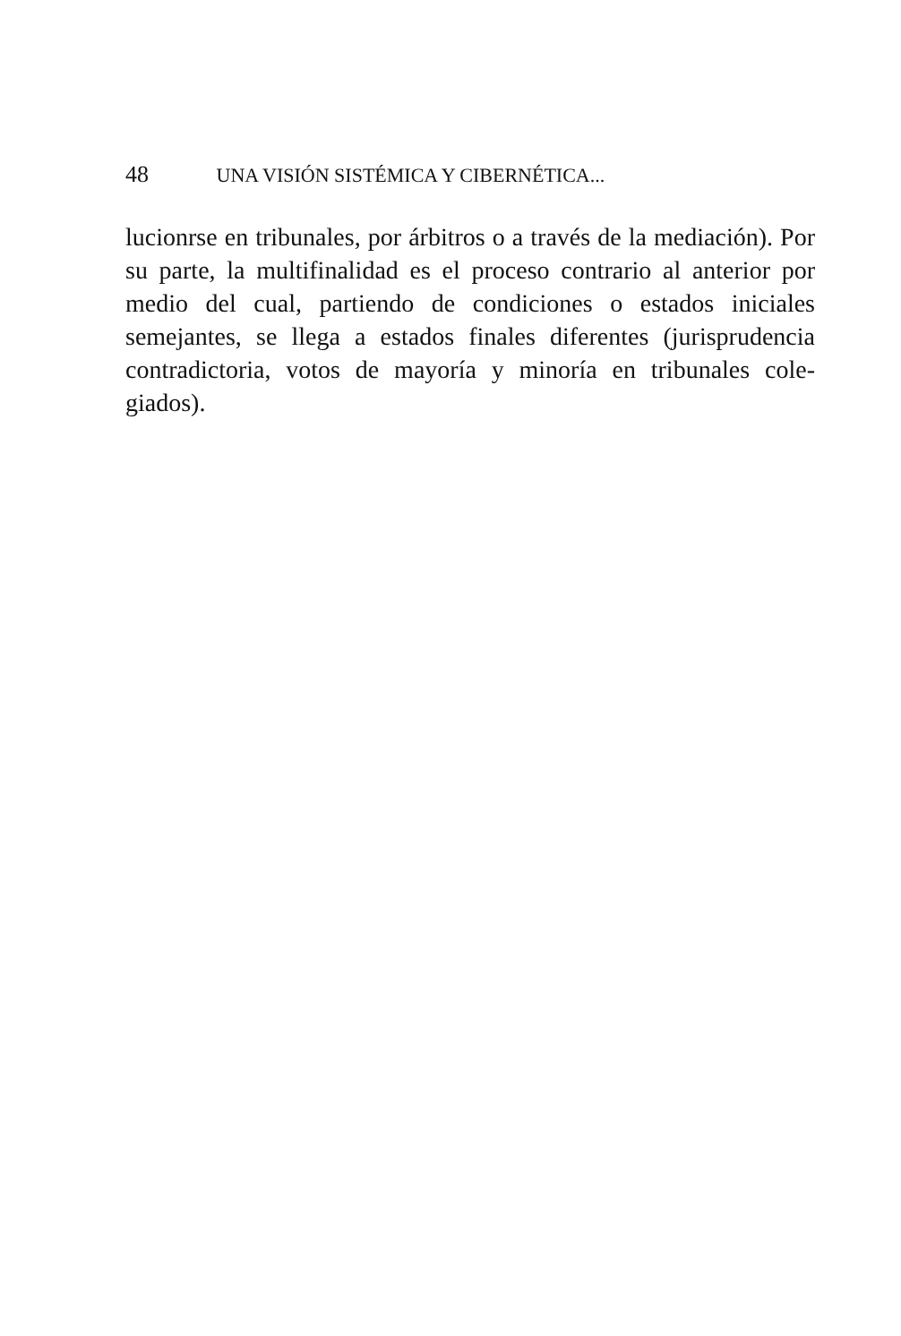48 UNA VISIÓN SISTÉMICA Y CIBERNÉTICA...
lucionrse en tribunales, por árbitros o a través de la mediación). Por su parte, la multifinalidad es el proceso contrario al anterior por medio del cual, partiendo de condiciones o estados iniciales semejantes, se llega a estados finales diferentes (jurisprudencia contradictoria, votos de mayoría y minoría en tribunales cole-giados).